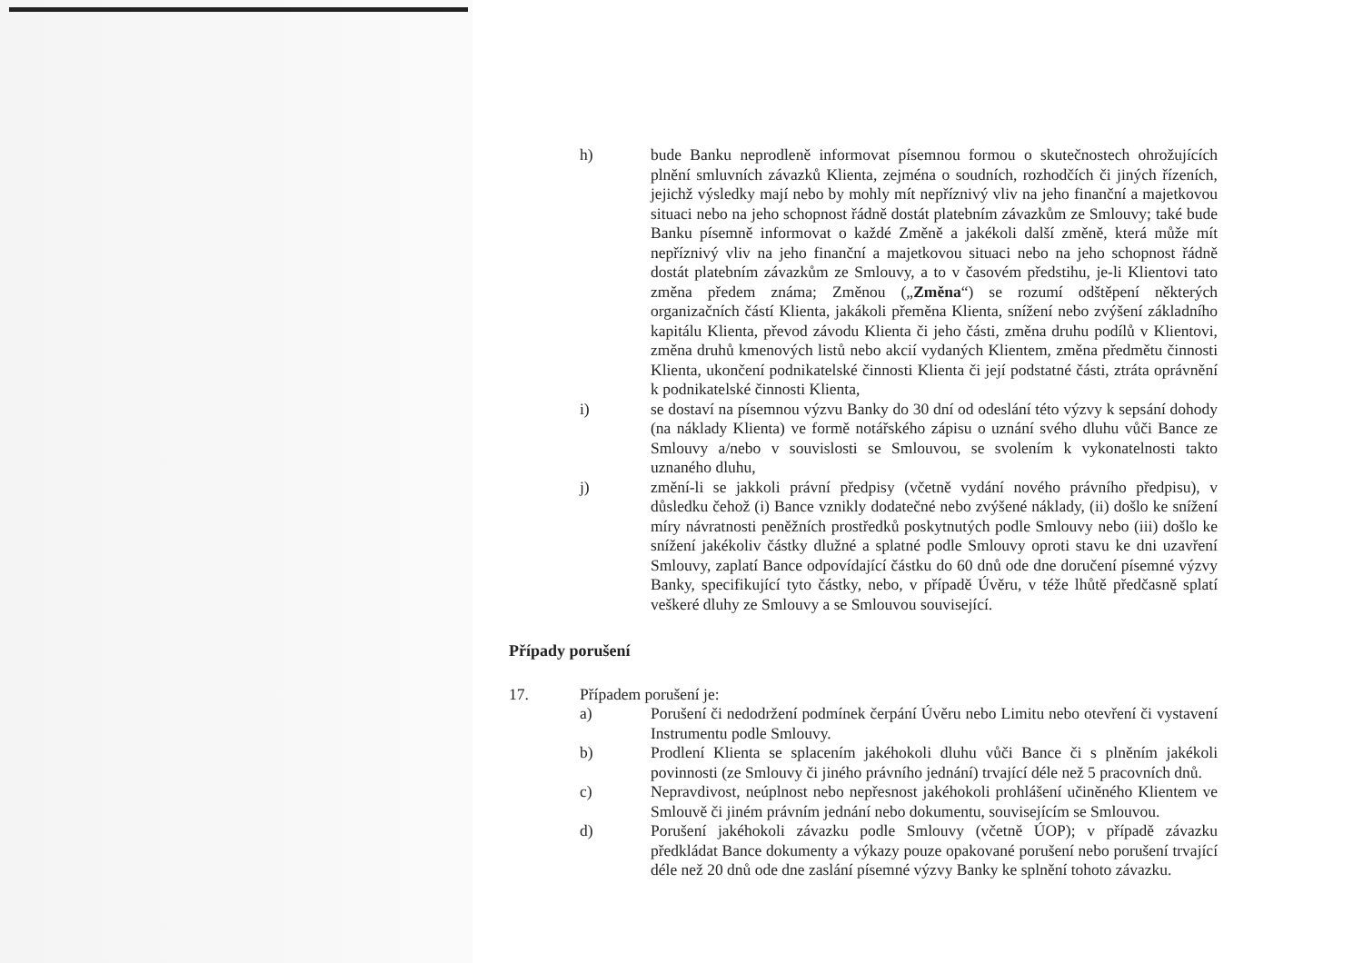h) bude Banku neprodleně informovat písemnou formou o skutečnostech ohrožujících plnění smluvních závazků Klienta, zejména o soudních, rozhodčích či jiných řízeních, jejichž výsledky mají nebo by mohly mít nepříznivý vliv na jeho finanční a majetkovou situaci nebo na jeho schopnost řádně dostát platebním závazkům ze Smlouvy; také bude Banku písemně informovat o každé Změně a jakékoli další změně, která může mít nepříznivý vliv na jeho finanční a majetkovou situaci nebo na jeho schopnost řádně dostát platebním závazkům ze Smlouvy, a to v časovém předstihu, je-li Klientovi tato změna předem známa; Změnou („Změna“) se rozumí odštěpení některých organizačních částí Klienta, jakákoli přeměna Klienta, snížení nebo zvýšení základního kapitálu Klienta, převod závodu Klienta či jeho části, změna druhu podílů v Klientovi, změna druhů kmenových listů nebo akcií vydaných Klientem, změna předmětu činnosti Klienta, ukončení podnikatelské činnosti Klienta či její podstatné části, ztráta oprávnění k podnikatelské činnosti Klienta,
i) se dostaví na písemnou výzvu Banky do 30 dní od odeslání této výzvy k sepsání dohody (na náklady Klienta) ve formě notářského zápisu o uznání svého dluhu vůči Bance ze Smlouvy a/nebo v souvislosti se Smlouvou, se svolením k vykonatelnosti takto uznaného dluhu,
j) změní-li se jakkoli právní předpisy (včetně vydání nového právního předpisu), v důsledku čehož (i) Bance vznikly dodatečné nebo zvýšené náklady, (ii) došlo ke snížení míry návratnosti peněžních prostředků poskytnutých podle Smlouvy nebo (iii) došlo ke snížení jakékoliv částky dlužné a splatné podle Smlouvy oproti stavu ke dni uzavření Smlouvy, zaplatí Bance odpovídající částku do 60 dnů ode dne doručení písemné výzvy Banky, specifikující tyto částky, nebo, v případě Úvěru, v téže lhůtě předčasně splatí veškeré dluhy ze Smlouvy a se Smlouvou související.
Případy porušení
17. Případem porušení je:
a) Porušení či nedodržení podmínek čerpání Úvěru nebo Limitu nebo otevření či vystavení Instrumentu podle Smlouvy.
b) Prodlení Klienta se splacením jakéhokoli dluhu vůči Bance či s plněním jakékoli povinnosti (ze Smlouvy či jiného právního jednání) trvající déle než 5 pracovních dnů.
c) Nepravdivost, neúplnost nebo nepřesnost jakéhokoli prohlášení učiněného Klientem ve Smlouvě či jiném právním jednání nebo dokumentu, souvisejícím se Smlouvou.
d) Porušení jakéhokoli závazku podle Smlouvy (včetně ÚOP); v případě závazku předkládat Bance dokumenty a výkazy pouze opakované porušení nebo porušení trvající déle než 20 dnů ode dne zaslání písemné výzvy Banky ke splnění tohoto závazku.